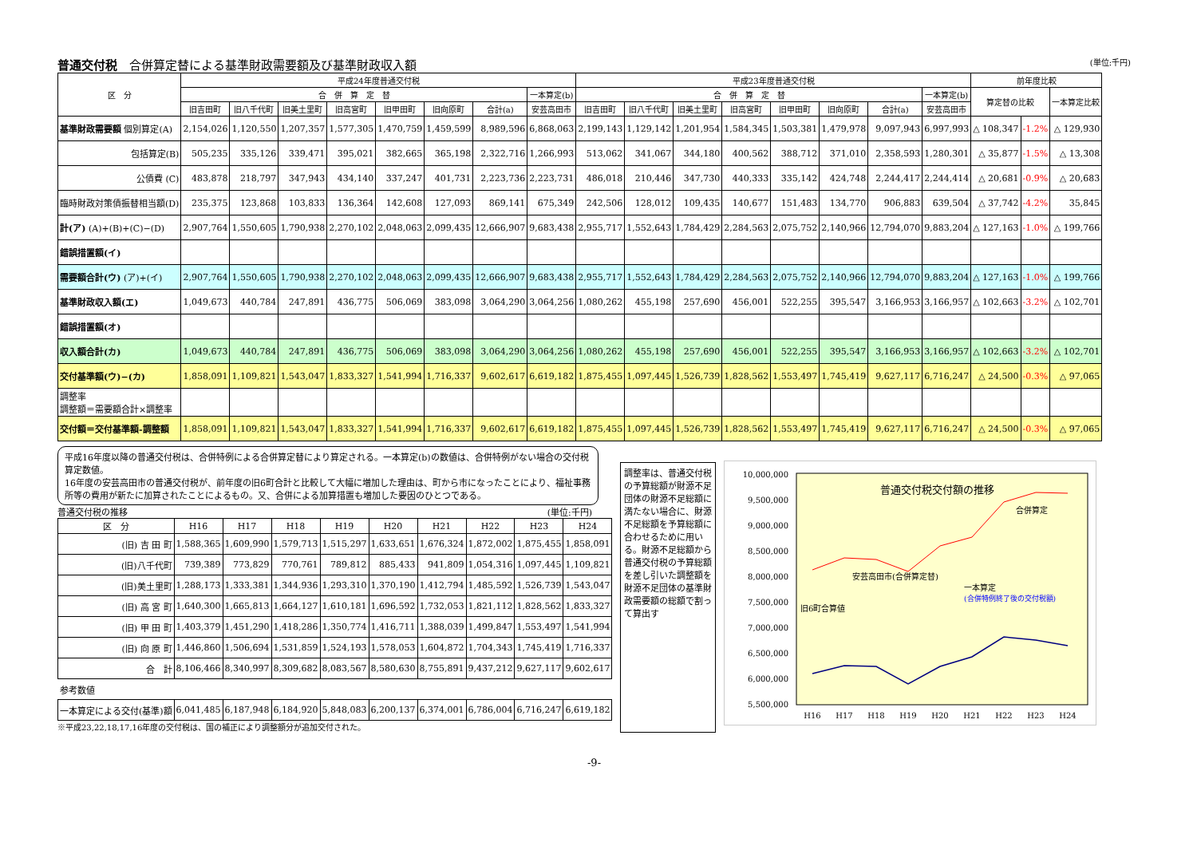普通交付税　合併算定替による基準財政需要額及び基準財政収入額 (単位:千円)
| 区 分 | 平成24年度普通交付税 | | | | | | | | 平成23年度普通交付税 | | | | | | | | 前年度比較 | | |
| --- | --- | --- | --- | --- | --- | --- | --- | --- | --- | --- | --- | --- | --- | --- | --- | --- | --- | --- | --- |
| | 合 併 算 定 替 | | | | | | | 一本算定(b) | 合 併 算 定 替 | | | | | | | 一本算定(b) | 算定替の比較 | | 一本算定比較 |
| | 旧吉田町 | 旧八千代町 | 旧美土里町 | 旧高宮町 | 旧甲田町 | 旧向原町 | 合計(a) | 安芸高田市 | 旧吉田町 | 旧八千代町 | 旧美土里町 | 旧高宮町 | 旧甲田町 | 旧向原町 | 合計(a) | 安芸高田市 | | | |
| 基準財政需要額 個別算定(A) | 2,154,026 | 1,120,550 | 1,207,357 | 1,577,305 | 1,470,759 | 1,459,599 | 8,989,596 | 6,868,063 | 2,199,143 | 1,129,142 | 1,201,954 | 1,584,345 | 1,503,381 | 1,479,978 | 9,097,943 | 6,997,993 | △ 108,347 | -1.2% | △ 129,930 |
| 包括算定(B) | 505,235 | 335,126 | 339,471 | 395,021 | 382,665 | 365,198 | 2,322,716 | 1,266,993 | 513,062 | 341,067 | 344,180 | 400,562 | 388,712 | 371,010 | 2,358,593 | 1,280,301 | △ 35,877 | -1.5% | △ 13,308 |
| 公債費 (C) | 483,878 | 218,797 | 347,943 | 434,140 | 337,247 | 401,731 | 2,223,736 | 2,223,731 | 486,018 | 210,446 | 347,730 | 440,333 | 335,142 | 424,748 | 2,244,417 | 2,244,414 | △ 20,681 | -0.9% | △ 20,683 |
| 臨時財政対策債振替相当額(D) | 235,375 | 123,868 | 103,833 | 136,364 | 142,608 | 127,093 | 869,141 | 675,349 | 242,506 | 128,012 | 109,435 | 140,677 | 151,483 | 134,770 | 906,883 | 639,504 | △ 37,742 | -4.2% | 35,845 |
| 計(ア) (A)+(B)+(C)−(D) | 2,907,764 | 1,550,605 | 1,790,938 | 2,270,102 | 2,048,063 | 2,099,435 | 12,666,907 | 9,683,438 | 2,955,717 | 1,552,643 | 1,784,429 | 2,284,563 | 2,075,752 | 2,140,966 | 12,794,070 | 9,883,204 | △ 127,163 | -1.0% | △ 199,766 |
| 錯誤措置額(イ) | | | | | | | | | | | | | | | | | | | |
| 需要額合計(ウ) (ア)+(イ) | 2,907,764 | 1,550,605 | 1,790,938 | 2,270,102 | 2,048,063 | 2,099,435 | 12,666,907 | 9,683,438 | 2,955,717 | 1,552,643 | 1,784,429 | 2,284,563 | 2,075,752 | 2,140,966 | 12,794,070 | 9,883,204 | △ 127,163 | -1.0% | △ 199,766 |
| 基準財政収入額(エ) | 1,049,673 | 440,784 | 247,891 | 436,775 | 506,069 | 383,098 | 3,064,290 | 3,064,256 | 1,080,262 | 455,198 | 257,690 | 456,001 | 522,255 | 395,547 | 3,166,953 | 3,166,957 | △ 102,663 | -3.2% | △ 102,701 |
| 錯誤措置額(オ) | | | | | | | | | | | | | | | | | | | |
| 収入額合計(カ) | 1,049,673 | 440,784 | 247,891 | 436,775 | 506,069 | 383,098 | 3,064,290 | 3,064,256 | 1,080,262 | 455,198 | 257,690 | 456,001 | 522,255 | 395,547 | 3,166,953 | 3,166,957 | △ 102,663 | -3.2% | △ 102,701 |
| 交付基準額(ウ)−(カ) | 1,858,091 | 1,109,821 | 1,543,047 | 1,833,327 | 1,541,994 | 1,716,337 | 9,602,617 | 6,619,182 | 1,875,455 | 1,097,445 | 1,526,739 | 1,828,562 | 1,553,497 | 1,745,419 | 9,627,117 | 6,716,247 | △ 24,500 | -0.3% | △ 97,065 |
| 調整率 調整額＝需要額合計×調整率 | | | | | | | | | | | | | | | | | | | |
| 交付額＝交付基準額-調整額 | 1,858,091 | 1,109,821 | 1,543,047 | 1,833,327 | 1,541,994 | 1,716,337 | 9,602,617 | 6,619,182 | 1,875,455 | 1,097,445 | 1,526,739 | 1,828,562 | 1,553,497 | 1,745,419 | 9,627,117 | 6,716,247 | △ 24,500 | -0.3% | △ 97,065 |
平成16年度以降の普通交付税は、合併特例による合併算定替により算定される。一本算定(b)の数値は、合併特例がない場合の交付税算定数値。
16年度の安芸高田市の普通交付税が、前年度の旧6町合計と比較して大幅に増加した理由は、町から市になったことにより、福祉事務所等の費用が新たに加算されたことによるもの。又、合併による加算措置も増加した要因のひとつである。
普通交付税の推移 (単位:千円)
| 区 分 | H16 | H17 | H18 | H19 | H20 | H21 | H22 | H23 | H24 |
| --- | --- | --- | --- | --- | --- | --- | --- | --- | --- |
| (旧) 吉 田 町 | 1,588,365 | 1,609,990 | 1,579,713 | 1,515,297 | 1,633,651 | 1,676,324 | 1,872,002 | 1,875,455 | 1,858,091 |
| (旧)八千代町 | 739,389 | 773,829 | 770,761 | 789,812 | 885,433 | 941,809 | 1,054,316 | 1,097,445 | 1,109,821 |
| (旧)美土里町 | 1,288,173 | 1,333,381 | 1,344,936 | 1,293,310 | 1,370,190 | 1,412,794 | 1,485,592 | 1,526,739 | 1,543,047 |
| (旧) 高 宮 町 | 1,640,300 | 1,665,813 | 1,664,127 | 1,610,181 | 1,696,592 | 1,732,053 | 1,821,112 | 1,828,562 | 1,833,327 |
| (旧) 甲 田 町 | 1,403,379 | 1,451,290 | 1,418,286 | 1,350,774 | 1,416,711 | 1,388,039 | 1,499,847 | 1,553,497 | 1,541,994 |
| (旧) 向 原 町 | 1,446,860 | 1,506,694 | 1,531,859 | 1,524,193 | 1,578,053 | 1,604,872 | 1,704,343 | 1,745,419 | 1,716,337 |
| 合 計 | 8,106,466 | 8,340,997 | 8,309,682 | 8,083,567 | 8,580,630 | 8,755,891 | 9,437,212 | 9,627,117 | 9,602,617 |
| 参考数値 | | | | | | | | | |
| 一本算定による交付(基準)額 | 6,041,485 | 6,187,948 | 6,184,920 | 5,848,083 | 6,200,137 | 6,374,001 | 6,786,004 | 6,716,247 | 6,619,182 |
※平成23,22,18,17,16年度の交付税は、国の補正により調整額分が追加交付された。
調整率は、普通交付税の予算総額が財源不足団体の財源不足総額に満たない場合に、財源不足総額を予算総額に合わせるために用いる。財源不足総額から普通交付税の予算総額を差し引いた調整額を財源不足団体の基準財政需要額の総額で割って算出す
10,000,000
9,500,000
9,000,000
8,500,000
8,000,000
7,500,000
7,000,000
6,500,000
6,000,000
5,500,000
H16
H17
H18
H19
H20
H21
H22
H23
H24
普通交付税交付額の推移
合併算定
安芸高田市(合併算定替)
一本算定
(合併特例終了後の交付税額)
旧6町合算値
-9-